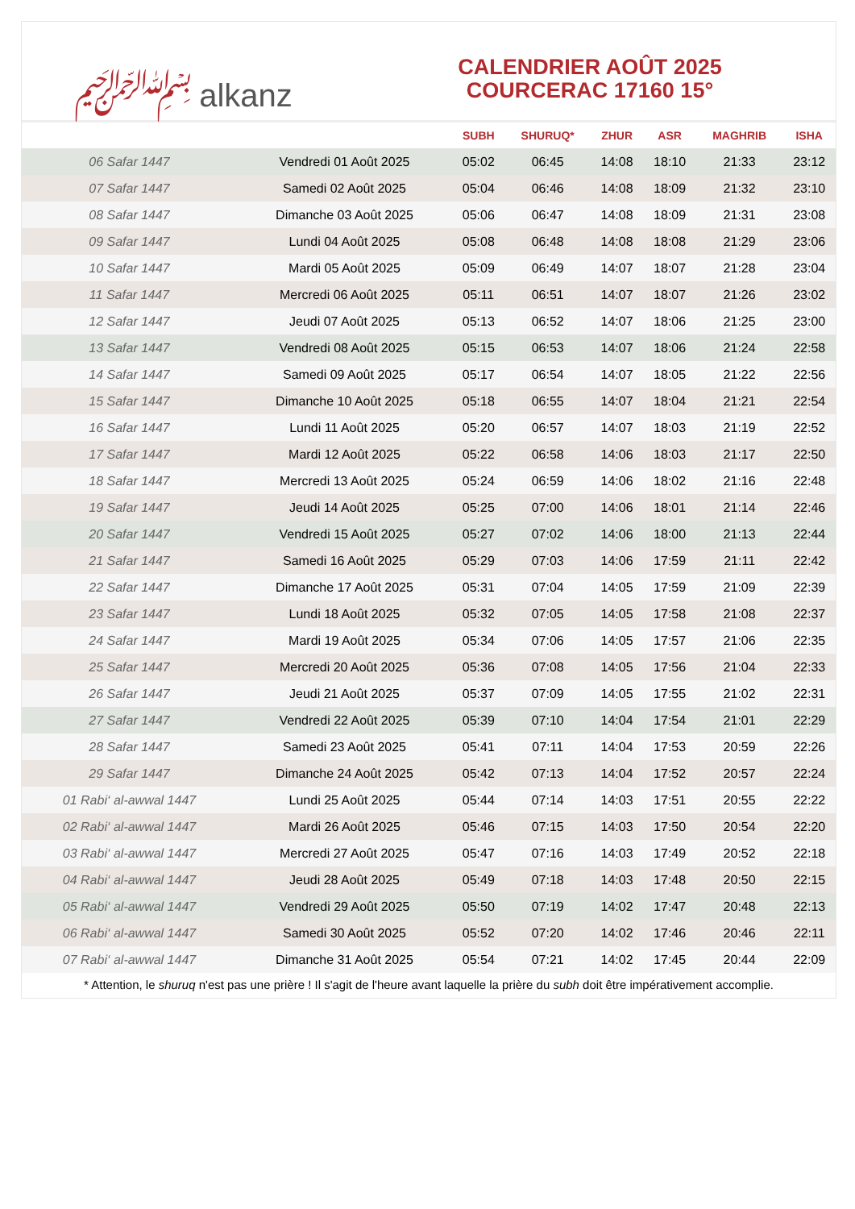﷽ alkanz
CALENDRIER AOÛT 2025
COURCERAC 17160 15°
| | | SUBH | SHURUQ* | ZHUR | ASR | MAGHRIB | ISHA |
| --- | --- | --- | --- | --- | --- | --- | --- |
| 06 Safar 1447 | Vendredi 01 Août 2025 | 05:02 | 06:45 | 14:08 | 18:10 | 21:33 | 23:12 |
| 07 Safar 1447 | Samedi 02 Août 2025 | 05:04 | 06:46 | 14:08 | 18:09 | 21:32 | 23:10 |
| 08 Safar 1447 | Dimanche 03 Août 2025 | 05:06 | 06:47 | 14:08 | 18:09 | 21:31 | 23:08 |
| 09 Safar 1447 | Lundi 04 Août 2025 | 05:08 | 06:48 | 14:08 | 18:08 | 21:29 | 23:06 |
| 10 Safar 1447 | Mardi 05 Août 2025 | 05:09 | 06:49 | 14:07 | 18:07 | 21:28 | 23:04 |
| 11 Safar 1447 | Mercredi 06 Août 2025 | 05:11 | 06:51 | 14:07 | 18:07 | 21:26 | 23:02 |
| 12 Safar 1447 | Jeudi 07 Août 2025 | 05:13 | 06:52 | 14:07 | 18:06 | 21:25 | 23:00 |
| 13 Safar 1447 | Vendredi 08 Août 2025 | 05:15 | 06:53 | 14:07 | 18:06 | 21:24 | 22:58 |
| 14 Safar 1447 | Samedi 09 Août 2025 | 05:17 | 06:54 | 14:07 | 18:05 | 21:22 | 22:56 |
| 15 Safar 1447 | Dimanche 10 Août 2025 | 05:18 | 06:55 | 14:07 | 18:04 | 21:21 | 22:54 |
| 16 Safar 1447 | Lundi 11 Août 2025 | 05:20 | 06:57 | 14:07 | 18:03 | 21:19 | 22:52 |
| 17 Safar 1447 | Mardi 12 Août 2025 | 05:22 | 06:58 | 14:06 | 18:03 | 21:17 | 22:50 |
| 18 Safar 1447 | Mercredi 13 Août 2025 | 05:24 | 06:59 | 14:06 | 18:02 | 21:16 | 22:48 |
| 19 Safar 1447 | Jeudi 14 Août 2025 | 05:25 | 07:00 | 14:06 | 18:01 | 21:14 | 22:46 |
| 20 Safar 1447 | Vendredi 15 Août 2025 | 05:27 | 07:02 | 14:06 | 18:00 | 21:13 | 22:44 |
| 21 Safar 1447 | Samedi 16 Août 2025 | 05:29 | 07:03 | 14:06 | 17:59 | 21:11 | 22:42 |
| 22 Safar 1447 | Dimanche 17 Août 2025 | 05:31 | 07:04 | 14:05 | 17:59 | 21:09 | 22:39 |
| 23 Safar 1447 | Lundi 18 Août 2025 | 05:32 | 07:05 | 14:05 | 17:58 | 21:08 | 22:37 |
| 24 Safar 1447 | Mardi 19 Août 2025 | 05:34 | 07:06 | 14:05 | 17:57 | 21:06 | 22:35 |
| 25 Safar 1447 | Mercredi 20 Août 2025 | 05:36 | 07:08 | 14:05 | 17:56 | 21:04 | 22:33 |
| 26 Safar 1447 | Jeudi 21 Août 2025 | 05:37 | 07:09 | 14:05 | 17:55 | 21:02 | 22:31 |
| 27 Safar 1447 | Vendredi 22 Août 2025 | 05:39 | 07:10 | 14:04 | 17:54 | 21:01 | 22:29 |
| 28 Safar 1447 | Samedi 23 Août 2025 | 05:41 | 07:11 | 14:04 | 17:53 | 20:59 | 22:26 |
| 29 Safar 1447 | Dimanche 24 Août 2025 | 05:42 | 07:13 | 14:04 | 17:52 | 20:57 | 22:24 |
| 01 Rabi‘ al-awwal 1447 | Lundi 25 Août 2025 | 05:44 | 07:14 | 14:03 | 17:51 | 20:55 | 22:22 |
| 02 Rabi‘ al-awwal 1447 | Mardi 26 Août 2025 | 05:46 | 07:15 | 14:03 | 17:50 | 20:54 | 22:20 |
| 03 Rabi‘ al-awwal 1447 | Mercredi 27 Août 2025 | 05:47 | 07:16 | 14:03 | 17:49 | 20:52 | 22:18 |
| 04 Rabi‘ al-awwal 1447 | Jeudi 28 Août 2025 | 05:49 | 07:18 | 14:03 | 17:48 | 20:50 | 22:15 |
| 05 Rabi‘ al-awwal 1447 | Vendredi 29 Août 2025 | 05:50 | 07:19 | 14:02 | 17:47 | 20:48 | 22:13 |
| 06 Rabi‘ al-awwal 1447 | Samedi 30 Août 2025 | 05:52 | 07:20 | 14:02 | 17:46 | 20:46 | 22:11 |
| 07 Rabi‘ al-awwal 1447 | Dimanche 31 Août 2025 | 05:54 | 07:21 | 14:02 | 17:45 | 20:44 | 22:09 |
* Attention, le shuruq n'est pas une prière ! Il s'agit de l'heure avant laquelle la prière du subh doit être impérativement accomplie.